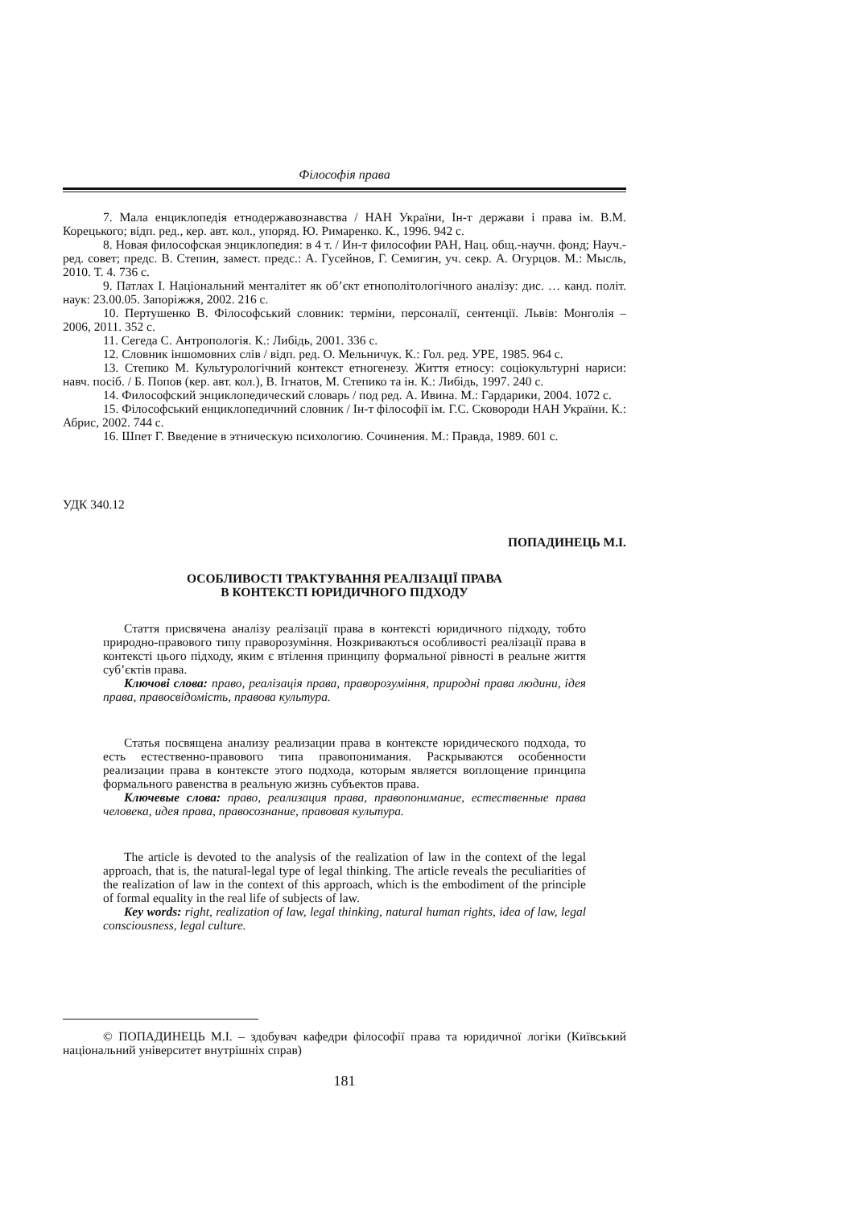Філософія права
7. Мала енциклопедія етнодержавознавства / НАН України, Ін-т держави і права ім. В.М. Корецького; відп. ред., кер. авт. кол., упоряд. Ю. Римаренко. К., 1996. 942 с.
8. Новая философская энциклопедия: в 4 т. / Ин-т философии РАН, Нац. общ.-научн. фонд; Науч.-ред. совет; предс. В. Степин, замест. предс.: А. Гусейнов, Г. Семигин, уч. секр. А. Огурцов. М.: Мысль, 2010. Т. 4. 736 с.
9. Патлах І. Національний менталітет як об’єкт етнополітологічного аналізу: дис. … канд. політ. наук: 23.00.05. Запоріжжя, 2002. 216 с.
10. Пертушенко В. Філософський словник: терміни, персоналії, сентенції. Львів: Монголія – 2006, 2011. 352 с.
11. Сегеда С. Антропологія. К.: Либідь, 2001. 336 с.
12. Словник іншомовних слів / відп. ред. О. Мельничук. К.: Гол. ред. УРЕ, 1985. 964 с.
13. Степико М. Культурологічний контекст етногенезу. Життя етносу: соціокультурні нариси: навч. посіб. / Б. Попов (кер. авт. кол.), В. Ігнатов, М. Степико та ін. К.: Либідь, 1997. 240 с.
14. Философский энциклопедический словарь / под ред. А. Ивина. М.: Гардарики, 2004. 1072 с.
15. Філософський енциклопедичний словник / Ін-т філософії ім. Г.С. Сковороди НАН України. К.: Абрис, 2002. 744 с.
16. Шпет Г. Введение в этническую психологию. Сочинения. М.: Правда, 1989. 601 с.
УДК 340.12
ПОПАДИНЕЦЬ М.І.
ОСОБЛИВОСТІ ТРАКТУВАННЯ РЕАЛІЗАЦІЇ ПРАВА
В КОНТЕКСТІ ЮРИДИЧНОГО ПІДХОДУ
Стаття присвячена аналізу реалізації права в контексті юридичного підходу, тобто природно-правового типу праворозуміння. Нозкриваються особливості реалізації права в контексті цього підходу, яким є втілення принципу формальної рівності в реальне життя суб’єктів права.
Ключові слова: право, реалізація права, праворозуміння, природні права людини, ідея права, правосвідомість, правова культура.
Статья посвящена анализу реализации права в контексте юридического подхода, то есть естественно-правового типа правопонимания. Раскрываются особенности реализации права в контексте этого подхода, которым является воплощение принципа формального равенства в реальную жизнь субъектов права.
Ключевые слова: право, реализация права, правопонимание, естественные права человека, идея права, правосознание, правовая культура.
The article is devoted to the analysis of the realization of law in the context of the legal approach, that is, the natural-legal type of legal thinking. The article reveals the peculiarities of the realization of law in the context of this approach, which is the embodiment of the principle of formal equality in the real life of subjects of law.
Key words: right, realization of law, legal thinking, natural human rights, idea of law, legal consciousness, legal culture.
© ПОПАДИНЕЦЬ М.І. – здобувач кафедри філософії права та юридичної логіки (Київський національний університет внутрішніх справ)
181